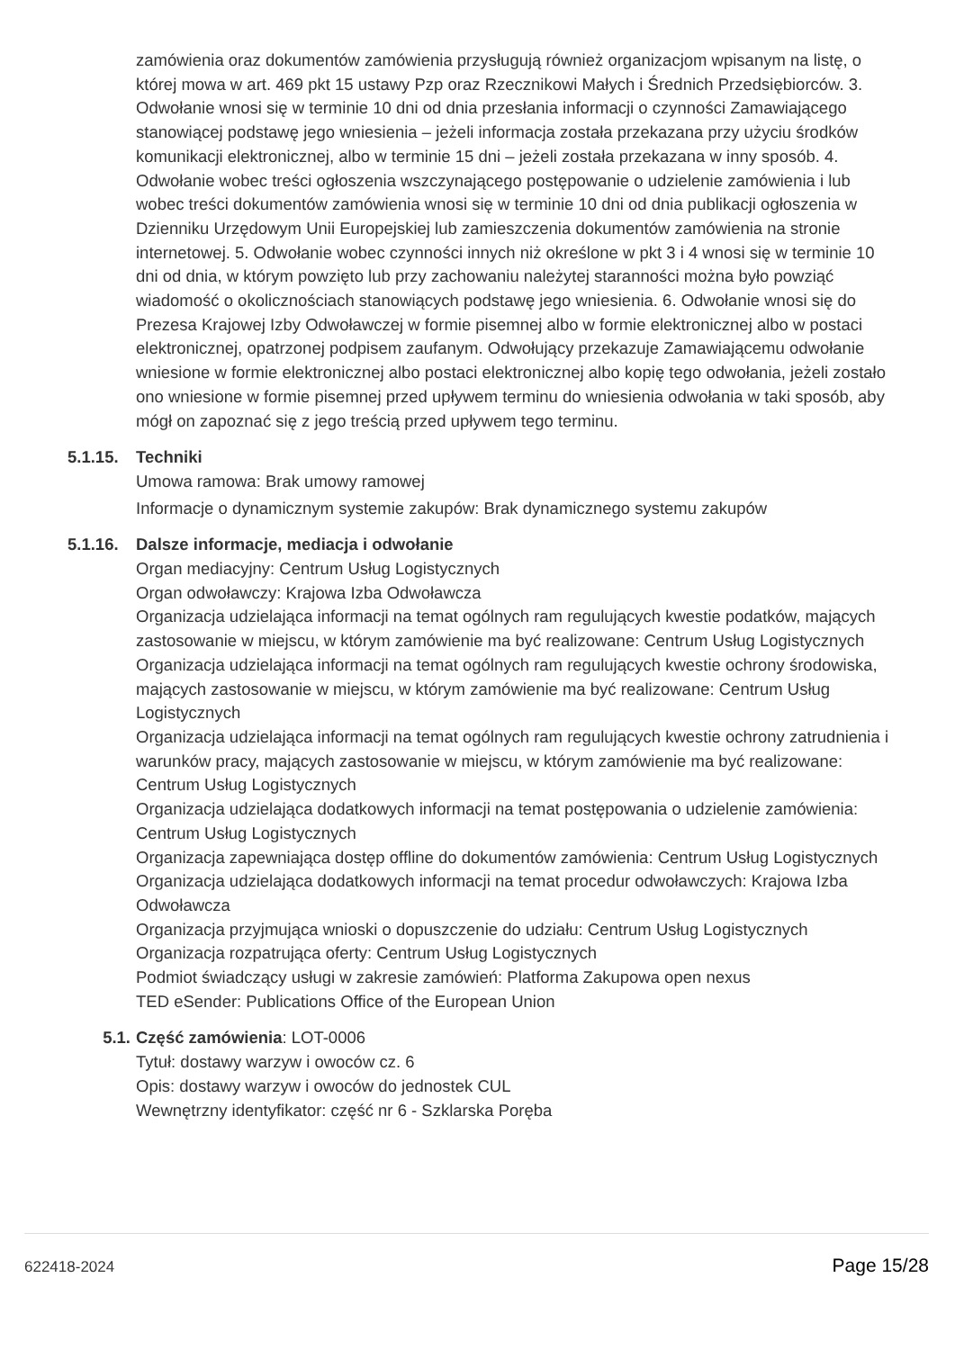zamówienia oraz dokumentów zamówienia przysługują również organizacjom wpisanym na listę, o której mowa w art. 469 pkt 15 ustawy Pzp oraz Rzecznikowi Małych i Średnich Przedsiębiorców. 3. Odwołanie wnosi się w terminie 10 dni od dnia przesłania informacji o czynności Zamawiającego stanowiącej podstawę jego wniesienia – jeżeli informacja została przekazana przy użyciu środków komunikacji elektronicznej, albo w terminie 15 dni – jeżeli została przekazana w inny sposób. 4. Odwołanie wobec treści ogłoszenia wszczynającego postępowanie o udzielenie zamówienia i lub wobec treści dokumentów zamówienia wnosi się w terminie 10 dni od dnia publikacji ogłoszenia w Dzienniku Urzędowym Unii Europejskiej lub zamieszczenia dokumentów zamówienia na stronie internetowej. 5. Odwołanie wobec czynności innych niż określone w pkt 3 i 4 wnosi się w terminie 10 dni od dnia, w którym powzięto lub przy zachowaniu należytej staranności można było powziąć wiadomość o okolicznościach stanowiących podstawę jego wniesienia. 6. Odwołanie wnosi się do Prezesa Krajowej Izby Odwoławczej w formie pisemnej albo w formie elektronicznej albo w postaci elektronicznej, opatrzonej podpisem zaufanym. Odwołujący przekazuje Zamawiającemu odwołanie wniesione w formie elektronicznej albo postaci elektronicznej albo kopię tego odwołania, jeżeli zostało ono wniesione w formie pisemnej przed upływem terminu do wniesienia odwołania w taki sposób, aby mógł on zapoznać się z jego treścią przed upływem tego terminu.
5.1.15. Techniki
Umowa ramowa: Brak umowy ramowej
Informacje o dynamicznym systemie zakupów: Brak dynamicznego systemu zakupów
5.1.16. Dalsze informacje, mediacja i odwołanie
Organ mediacyjny: Centrum Usług Logistycznych
Organ odwoławczy: Krajowa Izba Odwoławcza
Organizacja udzielająca informacji na temat ogólnych ram regulujących kwestie podatków, mających zastosowanie w miejscu, w którym zamówienie ma być realizowane: Centrum Usług Logistycznych
Organizacja udzielająca informacji na temat ogólnych ram regulujących kwestie ochrony środowiska, mających zastosowanie w miejscu, w którym zamówienie ma być realizowane: Centrum Usług Logistycznych
Organizacja udzielająca informacji na temat ogólnych ram regulujących kwestie ochrony zatrudnienia i warunków pracy, mających zastosowanie w miejscu, w którym zamówienie ma być realizowane: Centrum Usług Logistycznych
Organizacja udzielająca dodatkowych informacji na temat postępowania o udzielenie zamówienia: Centrum Usług Logistycznych
Organizacja zapewniająca dostęp offline do dokumentów zamówienia: Centrum Usług Logistycznych
Organizacja udzielająca dodatkowych informacji na temat procedur odwoławczych: Krajowa Izba Odwoławcza
Organizacja przyjmująca wnioski o dopuszczenie do udziału: Centrum Usług Logistycznych
Organizacja rozpatrująca oferty: Centrum Usług Logistycznych
Podmiot świadczący usługi w zakresie zamówień: Platforma Zakupowa open nexus
TED eSender: Publications Office of the European Union
5.1. Część zamówienia: LOT-0006
Tytuł: dostawy warzyw i owoców cz. 6
Opis: dostawy warzyw i owoców do jednostek CUL
Wewnętrzny identyfikator: część nr 6 - Szklarska Poręba
622418-2024 Page 15/28